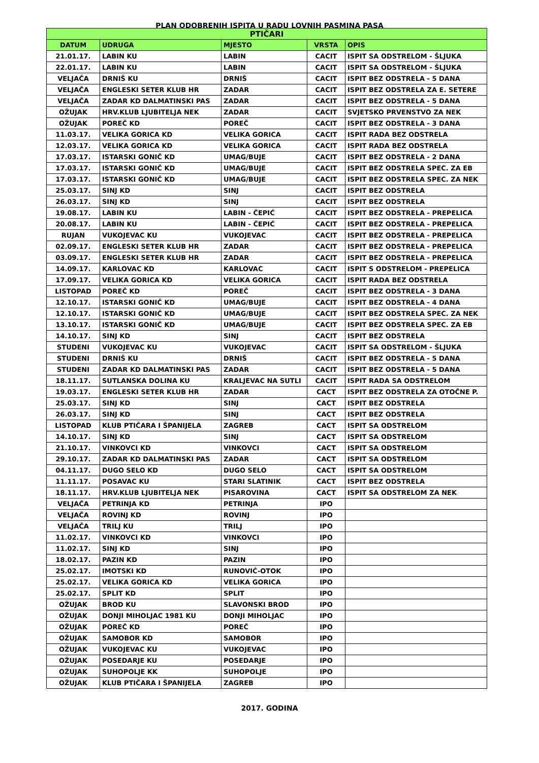PLAN ODOBRENIH ISPITA U RADU LOVNIH PASMINA PASA
| PTIČARI | | | | |
| --- | --- | --- | --- | --- |
| DATUM | UDRUGA | MJESTO | VRSTA | OPIS |
| 21.01.17. | LABIN KU | LABIN | CACIT | ISPIT SA ODSTRELOM - ŠLJUKA |
| 22.01.17. | LABIN KU | LABIN | CACIT | ISPIT SA ODSTRELOM - ŠLJUKA |
| VELJAČA | DRNIŠ KU | DRNIŠ | CACIT | ISPIT BEZ ODSTRELA - 5 DANA |
| VELJAČA | ENGLESKI SETER KLUB HR | ZADAR | CACIT | ISPIT BEZ ODSTRELA ZA E. SETERE |
| VELJAČA | ZADAR KD DALMATINSKI PAS | ZADAR | CACIT | ISPIT BEZ ODSTRELA - 5 DANA |
| OŽUJAK | HRV.KLUB LJUBITELJA NEK | ZADAR | CACIT | SVJETSKO PRVENSTVO ZA NEK |
| OŽUJAK | POREČ KD | POREČ | CACIT | ISPIT BEZ ODSTRELA - 3 DANA |
| 11.03.17. | VELIKA GORICA KD | VELIKA GORICA | CACIT | ISPIT RADA BEZ ODSTRELA |
| 12.03.17. | VELIKA GORICA KD | VELIKA GORICA | CACIT | ISPIT RADA BEZ ODSTRELA |
| 17.03.17. | ISTARSKI GONIČ KD | UMAG/BUJE | CACIT | ISPIT BEZ ODSTRELA - 2 DANA |
| 17.03.17. | ISTARSKI GONIČ KD | UMAG/BUJE | CACIT | ISPIT BEZ ODSTRELA SPEC. ZA EB |
| 17.03.17. | ISTARSKI GONIČ KD | UMAG/BUJE | CACIT | ISPIT BEZ ODSTRELA SPEC. ZA NEK |
| 25.03.17. | SINJ KD | SINJ | CACIT | ISPIT BEZ ODSTRELA |
| 26.03.17. | SINJ KD | SINJ | CACIT | ISPIT BEZ ODSTRELA |
| 19.08.17. | LABIN KU | LABIN - ČEPIĆ | CACIT | ISPIT BEZ ODSTRELA - PREPELICA |
| 20.08.17. | LABIN KU | LABIN - ČEPIĆ | CACIT | ISPIT BEZ ODSTRELA - PREPELICA |
| RUJAN | VUKOJEVAC KU | VUKOJEVAC | CACIT | ISPIT BEZ ODSTRELA - PREPELICA |
| 02.09.17. | ENGLESKI SETER KLUB HR | ZADAR | CACIT | ISPIT BEZ ODSTRELA - PREPELICA |
| 03.09.17. | ENGLESKI SETER KLUB HR | ZADAR | CACIT | ISPIT BEZ ODSTRELA - PREPELICA |
| 14.09.17. | KARLOVAC KD | KARLOVAC | CACIT | ISPIT S ODSTRELOM - PREPELICA |
| 17.09.17. | VELIKA GORICA KD | VELIKA GORICA | CACIT | ISPIT RADA BEZ ODSTRELA |
| LISTOPAD | POREČ KD | POREČ | CACIT | ISPIT BEZ ODSTRELA - 3 DANA |
| 12.10.17. | ISTARSKI GONIČ KD | UMAG/BUJE | CACIT | ISPIT BEZ ODSTRELA - 4 DANA |
| 12.10.17. | ISTARSKI GONIČ KD | UMAG/BUJE | CACIT | ISPIT BEZ ODSTRELA SPEC. ZA NEK |
| 13.10.17. | ISTARSKI GONIČ KD | UMAG/BUJE | CACIT | ISPIT BEZ ODSTRELA SPEC. ZA EB |
| 14.10.17. | SINJ KD | SINJ | CACIT | ISPIT BEZ ODSTRELA |
| STUDENI | VUKOJEVAC KU | VUKOJEVAC | CACIT | ISPIT SA ODSTRELOM - ŠLJUKA |
| STUDENI | DRNIŠ KU | DRNIŠ | CACIT | ISPIT BEZ ODSTRELA - 5 DANA |
| STUDENI | ZADAR KD DALMATINSKI PAS | ZADAR | CACIT | ISPIT BEZ ODSTRELA - 5 DANA |
| 18.11.17. | SUTLANSKA DOLINA KU | KRALJEVAC NA SUTLI | CACIT | ISPIT RADA SA ODSTRELOM |
| 19.03.17. | ENGLESKI SETER KLUB HR | ZADAR | CACT | ISPIT BEZ ODSTRELA ZA OTOČNE P. |
| 25.03.17. | SINJ KD | SINJ | CACT | ISPIT BEZ ODSTRELA |
| 26.03.17. | SINJ KD | SINJ | CACT | ISPIT BEZ ODSTRELA |
| LISTOPAD | KLUB PTIČARA I ŠPANIJELA | ZAGREB | CACT | ISPIT SA ODSTRELOM |
| 14.10.17. | SINJ KD | SINJ | CACT | ISPIT SA ODSTRELOM |
| 21.10.17. | VINKOVCI KD | VINKOVCI | CACT | ISPIT SA ODSTRELOM |
| 29.10.17. | ZADAR KD DALMATINSKI PAS | ZADAR | CACT | ISPIT SA ODSTRELOM |
| 04.11.17. | DUGO SELO KD | DUGO SELO | CACT | ISPIT SA ODSTRELOM |
| 11.11.17. | POSAVAC KU | STARI SLATINIK | CACT | ISPIT BEZ ODSTRELA |
| 18.11.17. | HRV.KLUB LJUBITELJA NEK | PISAROVINA | CACT | ISPIT SA ODSTRELOM ZA NEK |
| VELJAČA | PETRINJA KD | PETRINJA | IPO | |
| VELJAČA | ROVINJ KD | ROVINJ | IPO | |
| VELJAČA | TRILJ KU | TRILJ | IPO | |
| 11.02.17. | VINKOVCI KD | VINKOVCI | IPO | |
| 11.02.17. | SINJ KD | SINJ | IPO | |
| 18.02.17. | PAZIN KD | PAZIN | IPO | |
| 25.02.17. | IMOTSKI KD | RUNOVIĆ-OTOK | IPO | |
| 25.02.17. | VELIKA GORICA KD | VELIKA GORICA | IPO | |
| 25.02.17. | SPLIT KD | SPLIT | IPO | |
| OŽUJAK | BROD KU | SLAVONSKI BROD | IPO | |
| OŽUJAK | DONJI MIHOLJAC 1981 KU | DONJI MIHOLJAC | IPO | |
| OŽUJAK | POREČ KD | POREČ | IPO | |
| OŽUJAK | SAMOBOR KD | SAMOBOR | IPO | |
| OŽUJAK | VUKOJEVAC KU | VUKOJEVAC | IPO | |
| OŽUJAK | POSEDARJE KU | POSEDARJE | IPO | |
| OŽUJAK | SUHOPOLJE KK | SUHOPOLJE | IPO | |
| OŽUJAK | KLUB PTIČARA I ŠPANIJELA | ZAGREB | IPO | |
2017. GODINA